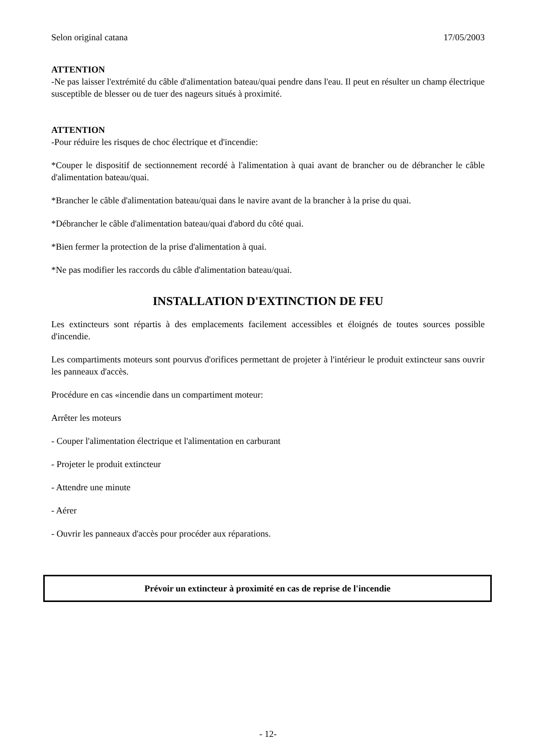Selon original catana 17/05/2003
ATTENTION
-Ne pas laisser l'extrémité du câble d'alimentation bateau/quai pendre dans l'eau. Il peut en résulter un champ électrique susceptible de blesser ou de tuer des nageurs situés à proximité.
ATTENTION
-Pour réduire les risques de choc électrique et d'incendie:
*Couper le dispositif de sectionnement recordé à l'alimentation à quai avant de brancher ou de débrancher le câble d'alimentation bateau/quai.
*Brancher le câble d'alimentation bateau/quai dans le navire avant de la brancher à la prise du quai.
*Débrancher le câble d'alimentation bateau/quai d'abord du côté quai.
*Bien fermer la protection de la prise d'alimentation à quai.
*Ne pas modifier les raccords du câble d'alimentation bateau/quai.
INSTALLATION D'EXTINCTION DE FEU
Les extincteurs sont répartis à des emplacements facilement accessibles et éloignés de toutes sources possible d'incendie.
Les compartiments moteurs sont pourvus d'orifices permettant de projeter à l'intérieur le produit extincteur sans ouvrir les panneaux d'accès.
Procédure en cas «incendie dans un compartiment moteur:
Arrêter les moteurs
- Couper l'alimentation électrique et l'alimentation en carburant
- Projeter le produit extincteur
- Attendre une minute
- Aérer
- Ouvrir les panneaux d'accès pour procéder aux réparations.
Prévoir un extincteur à proximité en cas de reprise de l'incendie
- 12-